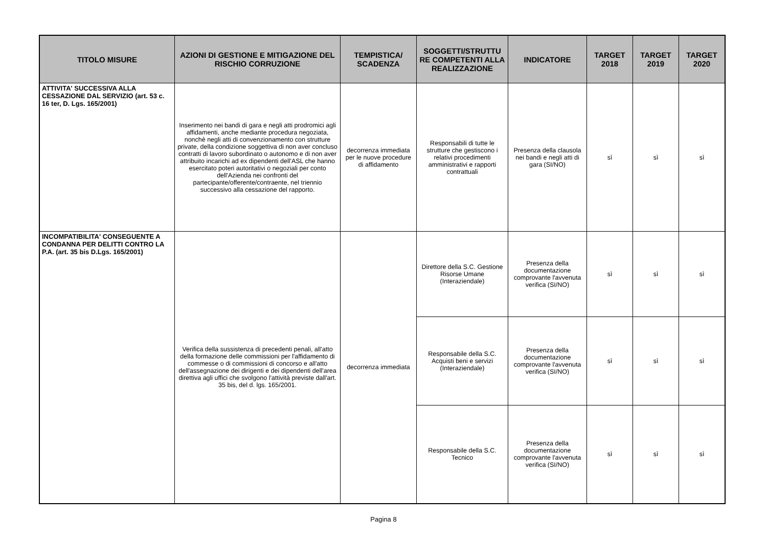| TITOLO MISURE | AZIONI DI GESTIONE E MITIGAZIONE DEL RISCHIO CORRUZIONE | TEMPISTICA/ SCADENZA | SOGGETTI/STRUTTU RE COMPETENTI ALLA REALIZZAZIONE | INDICATORE | TARGET 2018 | TARGET 2019 | TARGET 2020 |
| --- | --- | --- | --- | --- | --- | --- | --- |
| ATTIVITA' SUCCESSIVA ALLA CESSAZIONE DAL SERVIZIO (art. 53 c. 16 ter, D. Lgs. 165/2001) | Inserimento nei bandi di gara e negli atti prodromici agli affidamenti, anche mediante procedura negoziata, nonchè negli atti di convenzionamento con strutture private, della condizione soggettiva di non aver concluso contratti di lavoro subordinato o autonomo e di non aver attribuito incarichi ad ex dipendenti dell'ASL che hanno esercitato poteri autoritativi o negoziali per conto dell'Azienda nei confronti del partecipante/offerente/contraente, nel triennio successivo alla cessazione del rapporto. | decorrenza immediata per le nuove procedure di affidamento | Responsabili di tutte le strutture che gestiscono i relativi procedimenti amministrativi e rapporti contrattuali | Presenza della clausola nei bandi e negli atti di gara (SI/NO) | sì | sì | sì |
| INCOMPATIBILITA' CONSEGUENTE A CONDANNA PER DELITTI CONTRO LA P.A. (art. 35 bis D.Lgs. 165/2001) | Verifica della sussistenza di precedenti penali, all'atto della formazione delle commissioni per l'affidamento di commesse o di commissioni di concorso e all'atto dell'assegnazione dei dirigenti e dei dipendenti dell'area direttiva agli uffici che svolgono l'attività previste dall'art. 35 bis, del d. lgs. 165/2001. | decorrenza immediata | Direttore della S.C. Gestione Risorse Umane (Interaziendale) | Presenza della documentazione comprovante l'avvenuta verifica (SI/NO) | sì | sì | sì |
| | | | Responsabile della S.C. Acquisti beni e servizi (Interaziendale) | Presenza della documentazione comprovante l'avvenuta verifica (SI/NO) | sì | sì | sì |
| | | | Responsabile della S.C. Tecnico | Presenza della documentazione comprovante l'avvenuta verifica (SI/NO) | sì | sì | sì |
Pagina 8